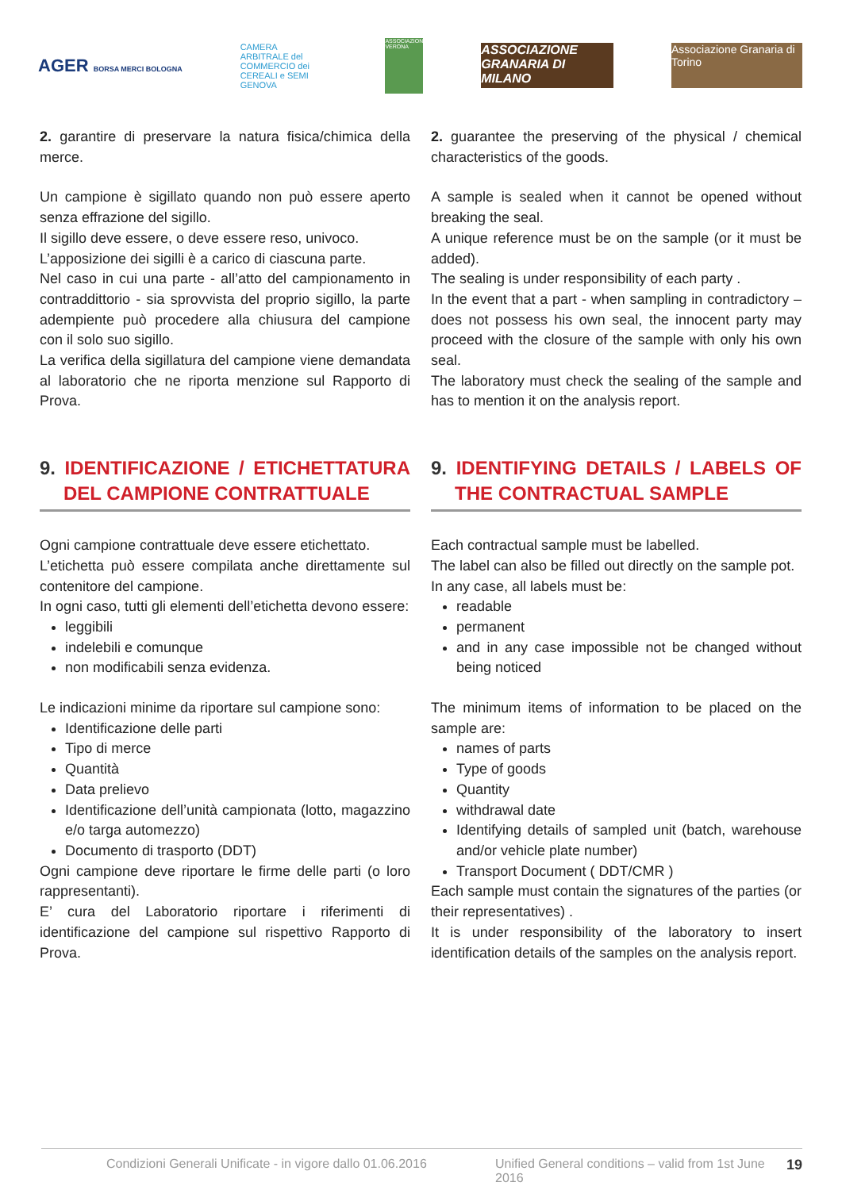AGER BORSA MERCI BOLOGNA
CAMERA ARBITRALE del COMMERCIO dei CEREALI e SEMI GENOVA
ASSOCIAZIONE VERONA
ASSOCIAZIONE GRANARIA DI MILANO
Associazione Granaria di Torino
2. garantire di preservare la natura fisica/chimica della merce.
Un campione è sigillato quando non può essere aperto senza effrazione del sigillo.
Il sigillo deve essere, o deve essere reso, univoco.
L’apposizione dei sigilli è a carico di ciascuna parte.
Nel caso in cui una parte - all’atto del campionamento in contraddittorio - sia sprovvista del proprio sigillo, la parte adempiente può procedere alla chiusura del campione con il solo suo sigillo.
La verifica della sigillatura del campione viene demandata al laboratorio che ne riporta menzione sul Rapporto di Prova.
9. IDENTIFICAZIONE / ETICHETTATURA DEL CAMPIONE CONTRATTUALE
Ogni campione contrattuale deve essere etichettato.
L’etichetta può essere compilata anche direttamente sul contenitore del campione.
In ogni caso, tutti gli elementi dell’etichetta devono essere:
leggibili
indelebili e comunque
non modificabili senza evidenza.
Le indicazioni minime da riportare sul campione sono:
Identificazione delle parti
Tipo di merce
Quantità
Data prelievo
Identificazione dell’unità campionata (lotto, magazzino e/o targa automezzo)
Documento di trasporto (DDT)
Ogni campione deve riportare le firme delle parti (o loro rappresentanti).
E’ cura del Laboratorio riportare i riferimenti di identificazione del campione sul rispettivo Rapporto di Prova.
2. guarantee the preserving of the physical / chemical characteristics of the goods.
A sample is sealed when it cannot be opened without breaking the seal.
A unique reference must be on the sample (or it must be added).
The sealing is under responsibility of each party .
In the event that a part - when sampling in contradictory – does not possess his own seal, the innocent party may proceed with the closure of the sample with only his own seal.
The laboratory must check the sealing of the sample and has to mention it on the analysis report.
9. IDENTIFYING DETAILS / LABELS OF THE CONTRACTUAL SAMPLE
Each contractual sample must be labelled.
The label can also be filled out directly on the sample pot.
In any case, all labels must be:
readable
permanent
and in any case impossible not be changed without being noticed
The minimum items of information to be placed on the sample are:
names of parts
Type of goods
Quantity
withdrawal date
Identifying details of sampled unit (batch, warehouse and/or vehicle plate number)
Transport Document ( DDT/CMR )
Each sample must contain the signatures of the parties (or their representatives) .
It is under responsibility of the laboratory to insert identification details of the samples on the analysis report.
Condizioni Generali Unificate - in vigore dallo 01.06.2016 Unified General conditions – valid from 1st June 2016 19